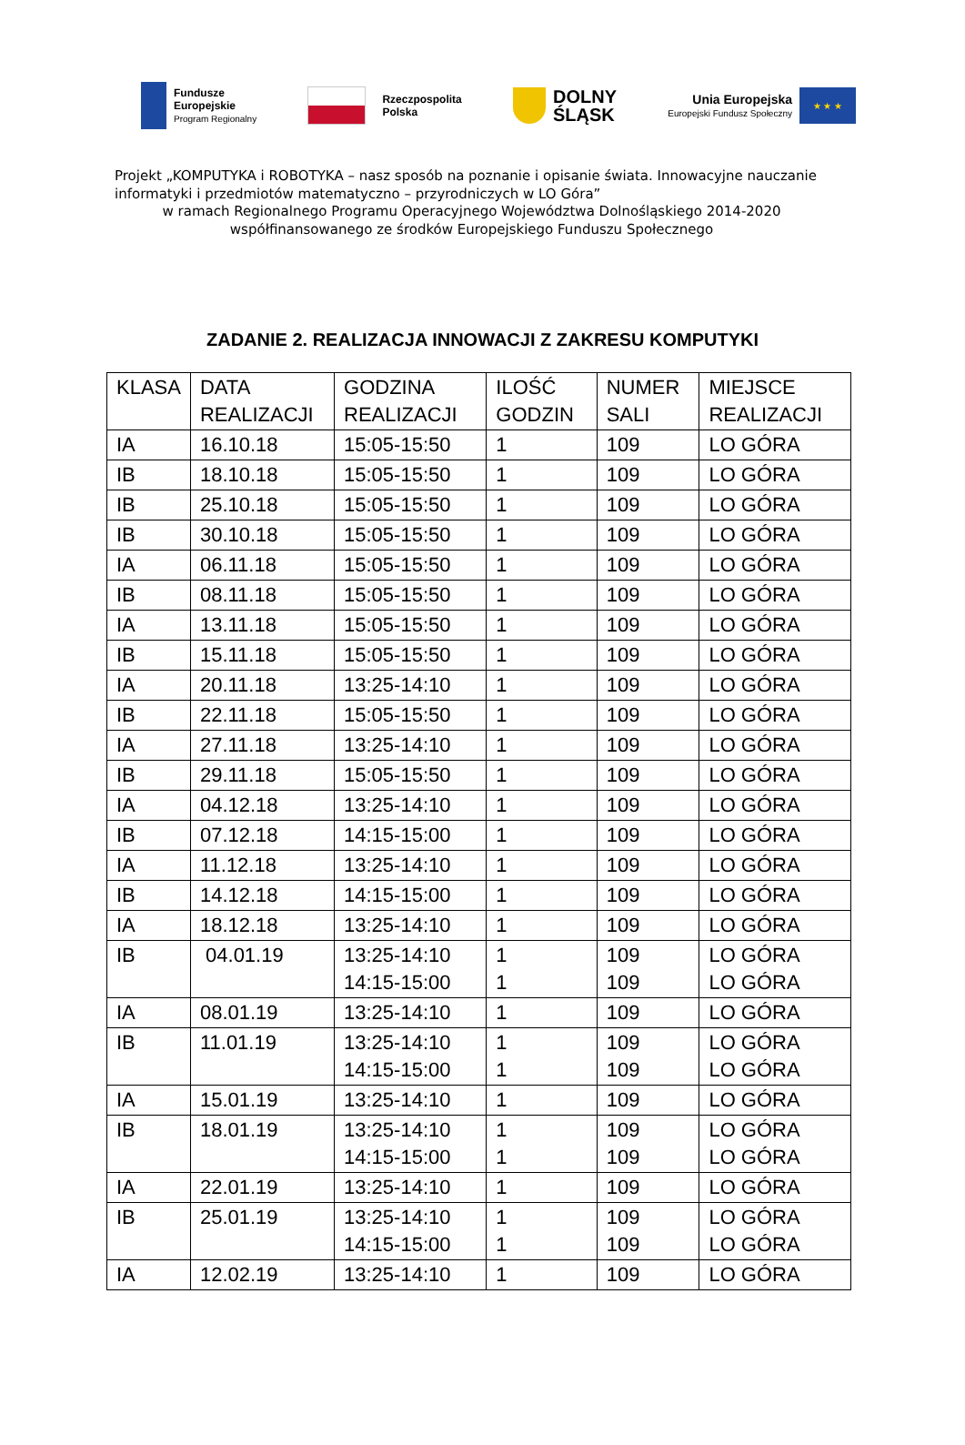Fundusze
Europejskie
Program Regionalny
Rzeczpospolita
Polska
DOLNY
ŚLĄSK
Unia Europejska
Europejski Fundusz Społeczny
★ ★ ★
Projekt „KOMPUTYKA i ROBOTYKA – nasz sposób na poznanie i opisanie świata. Innowacyjne nauczanie informatyki i przedmiotów matematyczno – przyrodniczych w LO Góra”
w ramach Regionalnego Programu Operacyjnego Województwa Dolnośląskiego 2014-2020
współfinansowanego ze środków Europejskiego Funduszu Społecznego
ZADANIE 2. REALIZACJA INNOWACJI Z ZAKRESU KOMPUTYKI
| KLASA | DATA REALIZACJI | GODZINA REALIZACJI | ILOŚĆ GODZIN | NUMER SALI | MIEJSCE REALIZACJI |
| IA | 16.10.18 | 15:05-15:50 | 1 | 109 | LO GÓRA |
| IB | 18.10.18 | 15:05-15:50 | 1 | 109 | LO GÓRA |
| IB | 25.10.18 | 15:05-15:50 | 1 | 109 | LO GÓRA |
| IB | 30.10.18 | 15:05-15:50 | 1 | 109 | LO GÓRA |
| IA | 06.11.18 | 15:05-15:50 | 1 | 109 | LO GÓRA |
| IB | 08.11.18 | 15:05-15:50 | 1 | 109 | LO GÓRA |
| IA | 13.11.18 | 15:05-15:50 | 1 | 109 | LO GÓRA |
| IB | 15.11.18 | 15:05-15:50 | 1 | 109 | LO GÓRA |
| IA | 20.11.18 | 13:25-14:10 | 1 | 109 | LO GÓRA |
| IB | 22.11.18 | 15:05-15:50 | 1 | 109 | LO GÓRA |
| IA | 27.11.18 | 13:25-14:10 | 1 | 109 | LO GÓRA |
| IB | 29.11.18 | 15:05-15:50 | 1 | 109 | LO GÓRA |
| IA | 04.12.18 | 13:25-14:10 | 1 | 109 | LO GÓRA |
| IB | 07.12.18 | 14:15-15:00 | 1 | 109 | LO GÓRA |
| IA | 11.12.18 | 13:25-14:10 | 1 | 109 | LO GÓRA |
| IB | 14.12.18 | 14:15-15:00 | 1 | 109 | LO GÓRA |
| IA | 18.12.18 | 13:25-14:10 | 1 | 109 | LO GÓRA |
| IB | 04.01.19 | 13:25-14:10 14:15-15:00 | 1 1 | 109 109 | LO GÓRA LO GÓRA |
| IA | 08.01.19 | 13:25-14:10 | 1 | 109 | LO GÓRA |
| IB | 11.01.19 | 13:25-14:10 14:15-15:00 | 1 1 | 109 109 | LO GÓRA LO GÓRA |
| IA | 15.01.19 | 13:25-14:10 | 1 | 109 | LO GÓRA |
| IB | 18.01.19 | 13:25-14:10 14:15-15:00 | 1 1 | 109 109 | LO GÓRA LO GÓRA |
| IA | 22.01.19 | 13:25-14:10 | 1 | 109 | LO GÓRA |
| IB | 25.01.19 | 13:25-14:10 14:15-15:00 | 1 1 | 109 109 | LO GÓRA LO GÓRA |
| IA | 12.02.19 | 13:25-14:10 | 1 | 109 | LO GÓRA |